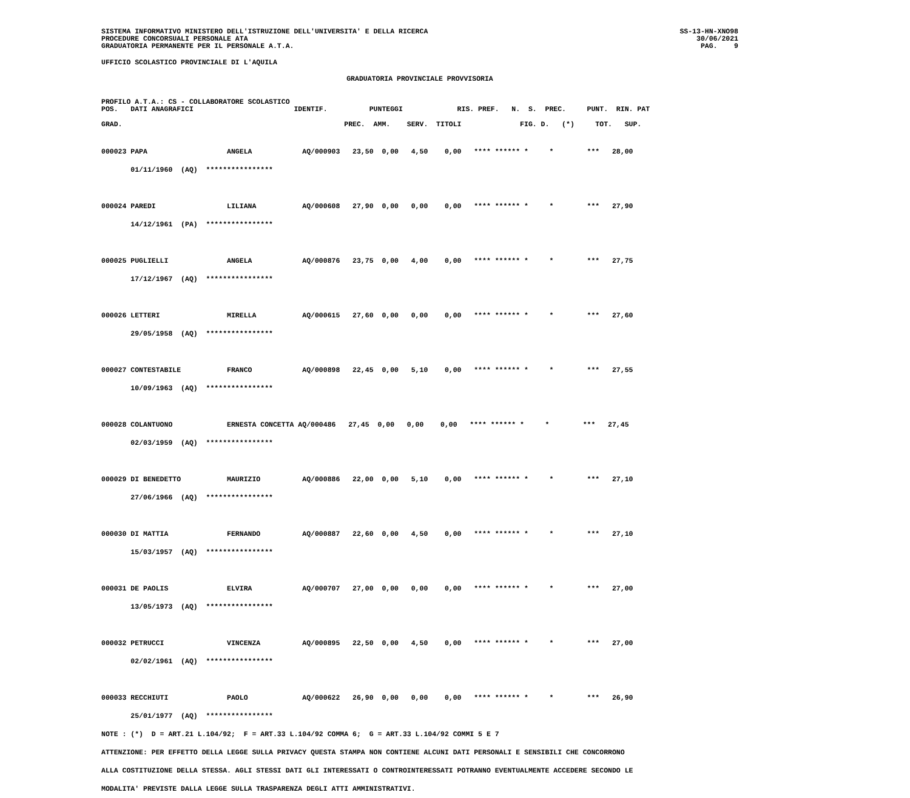SISTEMA INFORMATIVO MINISTERO DELL'ISTRUZIONE DELL'UNIVERSITA' E DELLA RICERCA
PROCEDURE CONCORSUALI PERSONALE ATA
GRADUATORIA PERMANENTE PER IL PERSONALE A.T.A.
SS-13-HN-XNO98
30/06/2021
PAG.    9
UFFICIO SCOLASTICO PROVINCIALE DI L'AQUILA
GRADUATORIA PROVINCIALE PROVVISORIA
PROFILO A.T.A.: CS - COLLABORATORE SCOLASTICO
POS.   DATI ANAGRAFICI                        IDENTIF.          PUNTEGGI             RIS. PREF.   N.  S.  PREC.     PUNT.  RIN. PAT
GRAD.                                                     PREC.  AMM.    SERV.  TITOLI              FIG. D.   (*)     TOT.   SUP.
000023 PAPA                   ANGELA            AQ/000903   23,50  0,00   4,50    0,00   **** ****** *     *        ***   28,00
       01/11/1960  (AQ)  ****************

000024 PAREDI                 LILIANA           AQ/000608   27,90  0,00   0,00    0,00   **** ****** *     *        ***   27,90
       14/12/1961  (PA)  ****************

000025 PUGLIELLI              ANGELA            AQ/000876   23,75  0,00   4,00    0,00   **** ****** *     *        ***   27,75
       17/12/1967  (AQ)  ****************

000026 LETTERI                MIRELLA           AQ/000615   27,60  0,00   0,00    0,00   **** ****** *     *        ***   27,60
       29/05/1958  (AQ)  ****************

000027 CONTESTABILE           FRANCO            AQ/000898   22,45  0,00   5,10    0,00   **** ****** *     *        ***   27,55
       10/09/1963  (AQ)  ****************

000028 COLANTUONO             ERNESTA CONCETTA AQ/000486   27,45  0,00   0,00    0,00   **** ****** *     *        ***   27,45
       02/03/1959  (AQ)  ****************

000029 DI BENEDETTO           MAURIZIO          AQ/000886   22,00  0,00   5,10    0,00   **** ****** *     *        ***   27,10
       27/06/1966  (AQ)  ****************

000030 DI MATTIA              FERNANDO          AQ/000887   22,60  0,00   4,50    0,00   **** ****** *     *        ***   27,10
       15/03/1957  (AQ)  ****************

000031 DE PAOLIS              ELVIRA            AQ/000707   27,00  0,00   0,00    0,00   **** ****** *     *        ***   27,00
       13/05/1973  (AQ)  ****************

000032 PETRUCCI               VINCENZA          AQ/000895   22,50  0,00   4,50    0,00   **** ****** *     *        ***   27,00
       02/02/1961  (AQ)  ****************

000033 RECCHIUTI              PAOLO             AQ/000622   26,90  0,00   0,00    0,00   **** ****** *     *        ***   26,90
       25/01/1977  (AQ)  ****************
NOTE : (*)  D = ART.21 L.104/92;  F = ART.33 L.104/92 COMMA 6;  G = ART.33 L.104/92 COMMI 5 E 7
ATTENZIONE: PER EFFETTO DELLA LEGGE SULLA PRIVACY QUESTA STAMPA NON CONTIENE ALCUNI DATI PERSONALI E SENSIBILI CHE CONCORRONO
ALLA COSTITUZIONE DELLA STESSA. AGLI STESSI DATI GLI INTERESSATI O CONTROINTERESSATI POTRANNO EVENTUALMENTE ACCEDERE SECONDO LE
MODALITA' PREVISTE DALLA LEGGE SULLA TRASPARENZA DEGLI ATTI AMMINISTRATIVI.